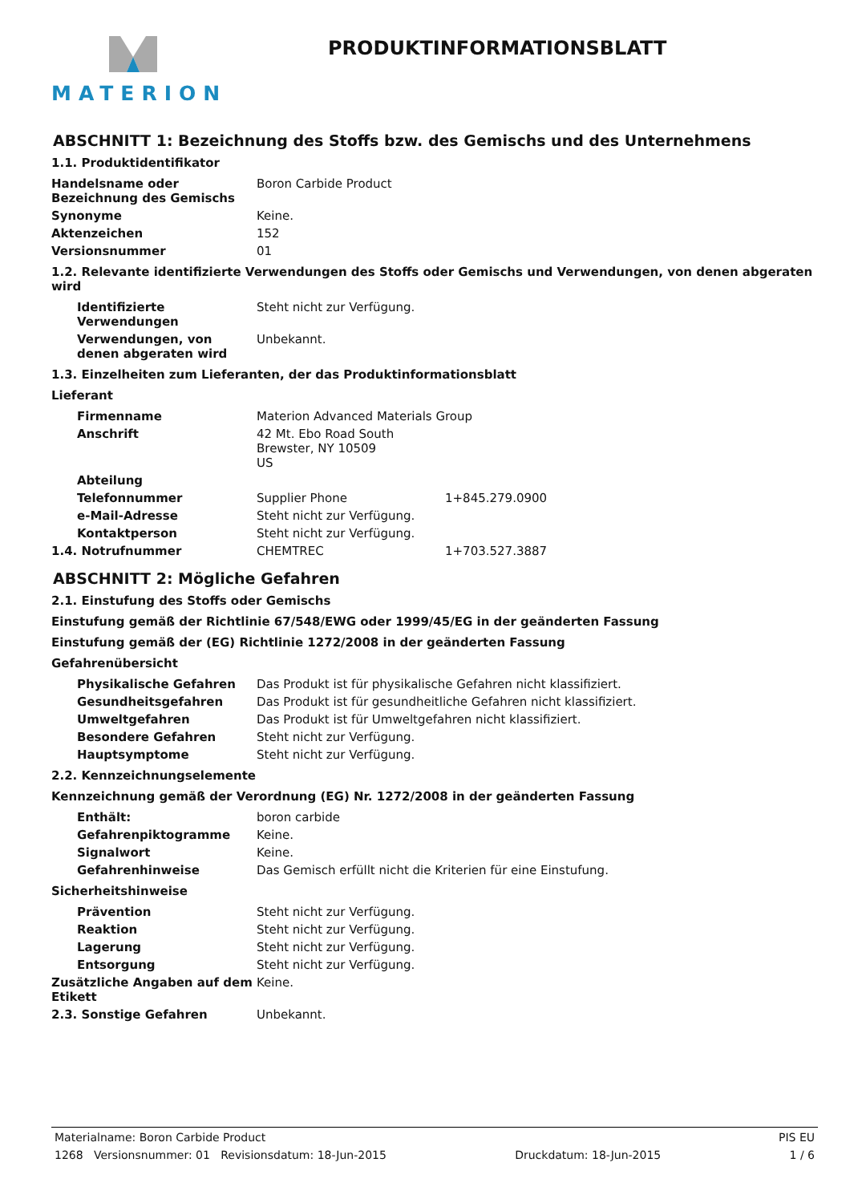MATERION
PRODUKTINFORMATIONSBLATT
ABSCHNITT 1: Bezeichnung des Stoffs bzw. des Gemischs und des Unternehmens
1.1. Produktidentifikator
Handelsname oder Bezeichnung des Gemischs
Boron Carbide Product
Synonyme Keine.
Aktenzeichen 152
Versionsnummer 01
1.2. Relevante identifizierte Verwendungen des Stoffs oder Gemischs und Verwendungen, von denen abgeraten wird
Identifizierte Verwendungen
Steht nicht zur Verfügung.
Verwendungen, von denen abgeraten wird
Unbekannt.
1.3. Einzelheiten zum Lieferanten, der das Produktinformationsblatt
Lieferant
Firmenname Materion Advanced Materials Group
Anschrift 42 Mt. Ebo Road South
Brewster, NY 10509
US
Abteilung
Telefonnummer Supplier Phone 1+845.279.0900
e-Mail-Adresse Steht nicht zur Verfügung.
Kontaktperson Steht nicht zur Verfügung.
1.4. Notrufnummer CHEMTREC 1+703.527.3887
ABSCHNITT 2: Mögliche Gefahren
2.1. Einstufung des Stoffs oder Gemischs
Einstufung gemäß der Richtlinie 67/548/EWG oder 1999/45/EG in der geänderten Fassung
Einstufung gemäß der (EG) Richtlinie 1272/2008 in der geänderten Fassung
Gefahrenübersicht
Physikalische Gefahren Das Produkt ist für physikalische Gefahren nicht klassifiziert.
Gesundheitsgefahren Das Produkt ist für gesundheitliche Gefahren nicht klassifiziert.
Umweltgefahren Das Produkt ist für Umweltgefahren nicht klassifiziert.
Besondere Gefahren Steht nicht zur Verfügung.
Hauptsymptome Steht nicht zur Verfügung.
2.2. Kennzeichnungselemente
Kennzeichnung gemäß der Verordnung (EG) Nr. 1272/2008 in der geänderten Fassung
Enthält: boron carbide
Gefahrenpiktogramme Keine.
Signalwort Keine.
Gefahrenhinweise Das Gemisch erfüllt nicht die Kriterien für eine Einstufung.
Sicherheitshinweise
Prävention Steht nicht zur Verfügung.
Reaktion Steht nicht zur Verfügung.
Lagerung Steht nicht zur Verfügung.
Entsorgung Steht nicht zur Verfügung.
Zusätzliche Angaben auf dem Etikett
Keine.
2.3. Sonstige Gefahren Unbekannt.
Materialname: Boron Carbide Product PIS EU
1268 Versionsnummer: 01 Revisionsdatum: 18-Jun-2015 Druckdatum: 18-Jun-2015 1 / 6